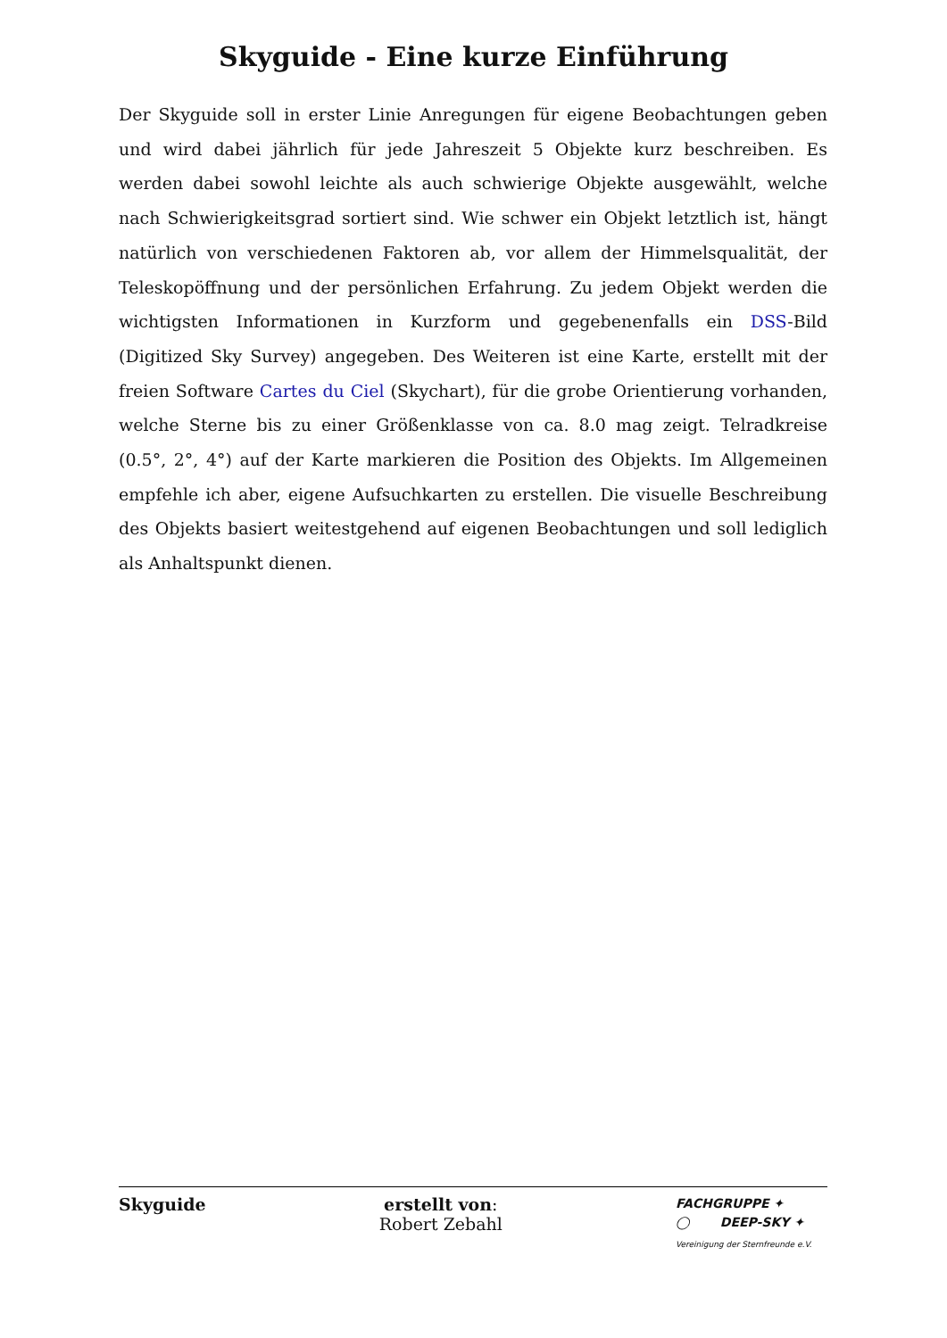Skyguide - Eine kurze Einführung
Der Skyguide soll in erster Linie Anregungen für eigene Beobachtungen geben und wird dabei jährlich für jede Jahreszeit 5 Objekte kurz beschreiben. Es werden dabei sowohl leichte als auch schwierige Objekte ausgewählt, welche nach Schwierigkeitsgrad sortiert sind. Wie schwer ein Objekt letztlich ist, hängt natürlich von verschiedenen Faktoren ab, vor allem der Himmelsqualität, der Teleskopöffnung und der persönlichen Erfahrung. Zu jedem Objekt werden die wichtigsten Informationen in Kurzform und gegebenenfalls ein DSS-Bild (Digitized Sky Survey) angegeben. Des Weiteren ist eine Karte, erstellt mit der freien Software Cartes du Ciel (Skychart), für die grobe Orientierung vorhanden, welche Sterne bis zu einer Größenklasse von ca. 8.0 mag zeigt. Telradkreise (0.5°, 2°, 4°) auf der Karte markieren die Position des Objekts. Im Allgemeinen empfehle ich aber, eigene Aufsuchkarten zu erstellen. Die visuelle Beschreibung des Objekts basiert weitestgehend auf eigenen Beobachtungen und soll lediglich als Anhaltspunkt dienen.
Skyguide erstellt von:
Robert Zebahl
FACHGRUPPE ✦
◯ DEEP-SKY ✦
Vereinigung der Sternfreunde e.V.